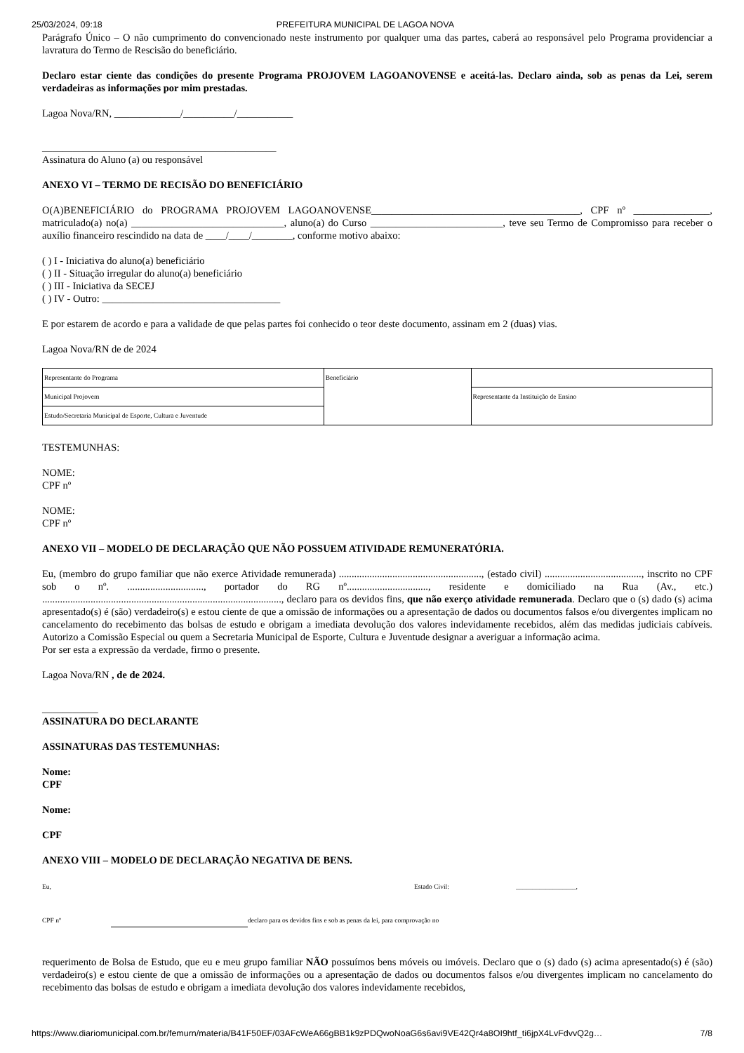25/03/2024, 09:18 PREFEITURA MUNICIPAL DE LAGOA NOVA
Parágrafo Único – O não cumprimento do convencionado neste instrumento por qualquer uma das partes, caberá ao responsável pelo Programa providenciar a lavratura do Termo de Rescisão do beneficiário.
Declaro estar ciente das condições do presente Programa PROJOVEM LAGOANOVENSE e aceitá-las. Declaro ainda, sob as penas da Lei, serem verdadeiras as informações por mim prestadas.
Lagoa Nova/RN, _____________/__________/___________
______________________________________________
Assinatura do Aluno (a) ou responsável
ANEXO VI – TERMO DE RECISÃO DO BENEFICIÁRIO
O(A)BENEFICIÁRIO do PROGRAMA PROJOVEM LAGOANOVENSE_________________________________________, CPF nº _______________, matriculado(a) no(a) ______________________________, aluno(a) do Curso __________________________, teve seu Termo de Compromisso para receber o auxílio financeiro rescindido na data de ____/____/________, conforme motivo abaixo:
( ) I - Iniciativa do aluno(a) beneficiário
( ) II - Situação irregular do aluno(a) beneficiário
( ) III - Iniciativa da SECEJ
( ) IV - Outro: ___________________________________
E por estarem de acordo e para a validade de que pelas partes foi conhecido o teor deste documento, assinam em 2 (duas) vias.
Lagoa Nova/RN de de 2024
| Representante do Programa | Beneficiário | |
| Municipal Projovem | | Representante da Instituição de Ensino |
| Estudo/Secretaria Municipal de Esporte, Cultura e Juventude | | |
TESTEMUNHAS:
NOME:
CPF nº
NOME:
CPF nº
ANEXO VII – MODELO DE DECLARAÇÃO QUE NÃO POSSUEM ATIVIDADE REMUNERATÓRIA.
Eu, (membro do grupo familiar que não exerce Atividade remunerada) ........................................................, (estado civil) ......................................, inscrito no CPF sob o nº. .............................., portador do RG nº................................, residente e domiciliado na Rua (Av., etc.) .............................................................................................., declaro para os devidos fins, que não exerço atividade remunerada. Declaro que o (s) dado (s) acima apresentado(s) é (são) verdadeiro(s) e estou ciente de que a omissão de informações ou a apresentação de dados ou documentos falsos e/ou divergentes implicam no cancelamento do recebimento das bolsas de estudo e obrigam a imediata devolução dos valores indevidamente recebidos, além das medidas judiciais cabíveis. Autorizo a Comissão Especial ou quem a Secretaria Municipal de Esporte, Cultura e Juventude designar a averiguar a informação acima.
Por ser esta a expressão da verdade, firmo o presente.
Lagoa Nova/RN , de de 2024.
___________
ASSINATURA DO DECLARANTE
ASSINATURAS DAS TESTEMUNHAS:
Nome:
CPF
Nome:
CPF
ANEXO VIII – MODELO DE DECLARAÇÃO NEGATIVA DE BENS.
Eu, Estado Civil: __________________,
CPF nº declaro para os devidos fins e sob as penas da lei, para comprovação no
requerimento de Bolsa de Estudo, que eu e meu grupo familiar NÃO possuímos bens móveis ou imóveis. Declaro que o (s) dado (s) acima apresentado(s) é (são) verdadeiro(s) e estou ciente de que a omissão de informações ou a apresentação de dados ou documentos falsos e/ou divergentes implicam no cancelamento do recebimento das bolsas de estudo e obrigam a imediata devolução dos valores indevidamente recebidos,
https://www.diariomunicipal.com.br/femurn/materia/B41F50EF/03AFcWeA66gBB1k9zPDQwoNoaG6s6avi9VE42Qr4a8OI9htf_ti6jpX4LvFdvvQ2g… 7/8